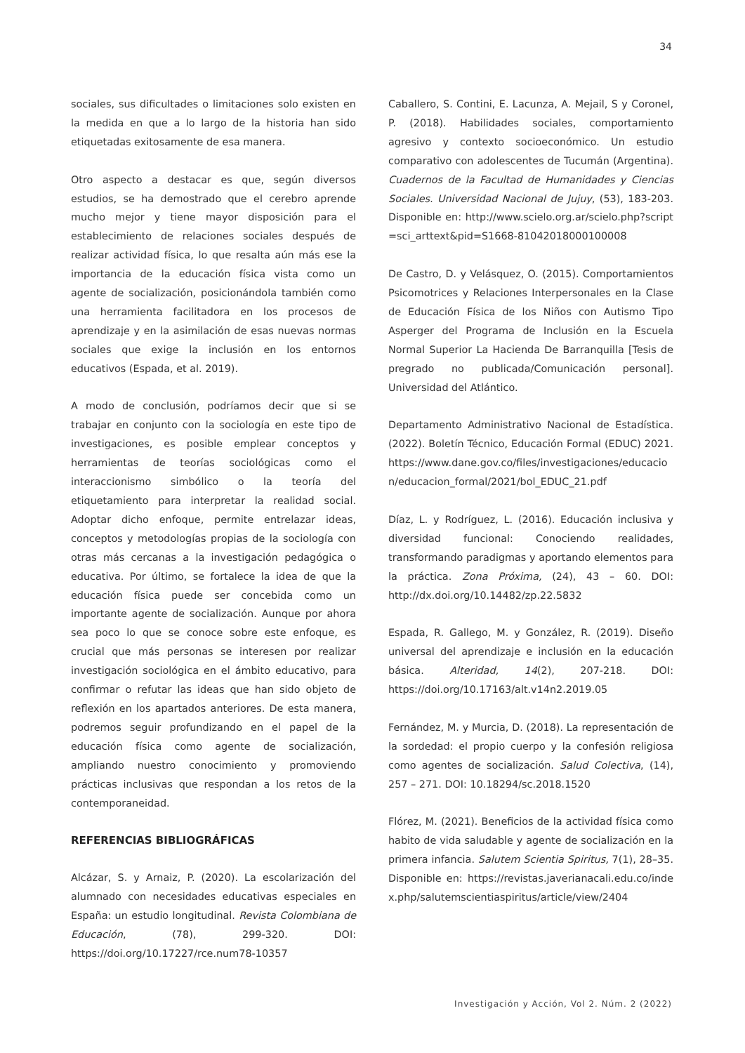34
sociales, sus dificultades o limitaciones solo existen en la medida en que a lo largo de la historia han sido etiquetadas exitosamente de esa manera.
Otro aspecto a destacar es que, según diversos estudios, se ha demostrado que el cerebro aprende mucho mejor y tiene mayor disposición para el establecimiento de relaciones sociales después de realizar actividad física, lo que resalta aún más ese la importancia de la educación física vista como un agente de socialización, posicionándola también como una herramienta facilitadora en los procesos de aprendizaje y en la asimilación de esas nuevas normas sociales que exige la inclusión en los entornos educativos (Espada, et al. 2019).
A modo de conclusión, podríamos decir que si se trabajar en conjunto con la sociología en este tipo de investigaciones, es posible emplear conceptos y herramientas de teorías sociológicas como el interaccionismo simbólico o la teoría del etiquetamiento para interpretar la realidad social. Adoptar dicho enfoque, permite entrelazar ideas, conceptos y metodologías propias de la sociología con otras más cercanas a la investigación pedagógica o educativa. Por último, se fortalece la idea de que la educación física puede ser concebida como un importante agente de socialización. Aunque por ahora sea poco lo que se conoce sobre este enfoque, es crucial que más personas se interesen por realizar investigación sociológica en el ámbito educativo, para confirmar o refutar las ideas que han sido objeto de reflexión en los apartados anteriores. De esta manera, podremos seguir profundizando en el papel de la educación física como agente de socialización, ampliando nuestro conocimiento y promoviendo prácticas inclusivas que respondan a los retos de la contemporaneidad.
REFERENCIAS BIBLIOGRÁFICAS
Alcázar, S. y Arnaiz, P. (2020). La escolarización del alumnado con necesidades educativas especiales en España: un estudio longitudinal. Revista Colombiana de Educación, (78), 299-320. DOI: https://doi.org/10.17227/rce.num78-10357
Caballero, S. Contini, E. Lacunza, A. Mejail, S y Coronel, P. (2018). Habilidades sociales, comportamiento agresivo y contexto socioeconómico. Un estudio comparativo con adolescentes de Tucumán (Argentina). Cuadernos de la Facultad de Humanidades y Ciencias Sociales. Universidad Nacional de Jujuy, (53), 183-203. Disponible en: http://www.scielo.org.ar/scielo.php?script=sci_arttext&pid=S1668-81042018000100008
De Castro, D. y Velásquez, O. (2015). Comportamientos Psicomotrices y Relaciones Interpersonales en la Clase de Educación Física de los Niños con Autismo Tipo Asperger del Programa de Inclusión en la Escuela Normal Superior La Hacienda De Barranquilla [Tesis de pregrado no publicada/Comunicación personal]. Universidad del Atlántico.
Departamento Administrativo Nacional de Estadística. (2022). Boletín Técnico, Educación Formal (EDUC) 2021. https://www.dane.gov.co/files/investigaciones/educacion/educacion_formal/2021/bol_EDUC_21.pdf
Díaz, L. y Rodríguez, L. (2016). Educación inclusiva y diversidad funcional: Conociendo realidades, transformando paradigmas y aportando elementos para la práctica. Zona Próxima, (24), 43 – 60. DOI: http://dx.doi.org/10.14482/zp.22.5832
Espada, R. Gallego, M. y González, R. (2019). Diseño universal del aprendizaje e inclusión en la educación básica. Alteridad, 14(2), 207-218. DOI: https://doi.org/10.17163/alt.v14n2.2019.05
Fernández, M. y Murcia, D. (2018). La representación de la sordedad: el propio cuerpo y la confesión religiosa como agentes de socialización. Salud Colectiva, (14), 257 – 271. DOI: 10.18294/sc.2018.1520
Flórez, M. (2021). Beneficios de la actividad física como habito de vida saludable y agente de socialización en la primera infancia. Salutem Scientia Spiritus, 7(1), 28–35. Disponible en: https://revistas.javerianacali.edu.co/index.php/salutemscientiaspiritus/article/view/2404
Investigación y Acción, Vol 2. Núm. 2 (2022)